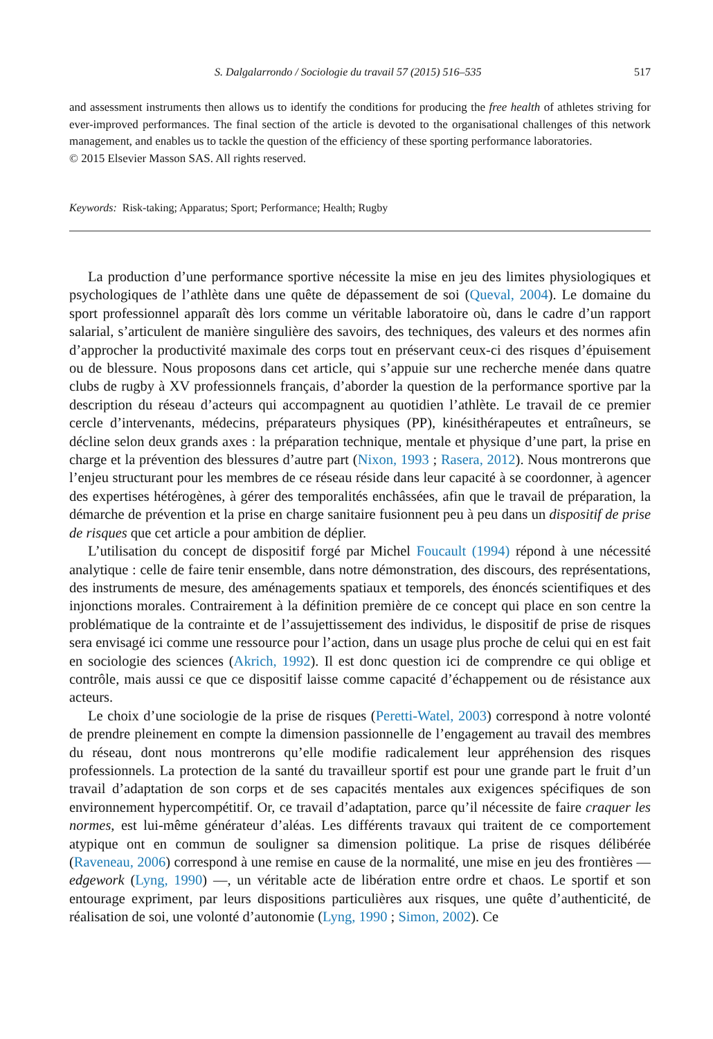S. Dalgalarrondo / Sociologie du travail 57 (2015) 516–535 517
and assessment instruments then allows us to identify the conditions for producing the free health of athletes striving for ever-improved performances. The final section of the article is devoted to the organisational challenges of this network management, and enables us to tackle the question of the efficiency of these sporting performance laboratories.
© 2015 Elsevier Masson SAS. All rights reserved.
Keywords: Risk-taking; Apparatus; Sport; Performance; Health; Rugby
La production d’une performance sportive nécessite la mise en jeu des limites physiologiques et psychologiques de l’athlète dans une quête de dépassement de soi (Queval, 2004). Le domaine du sport professionnel apparaît dès lors comme un véritable laboratoire où, dans le cadre d’un rapport salarial, s’articulent de manière singulière des savoirs, des techniques, des valeurs et des normes afin d’approcher la productivité maximale des corps tout en préservant ceux-ci des risques d’épuisement ou de blessure. Nous proposons dans cet article, qui s’appuie sur une recherche menée dans quatre clubs de rugby à XV professionnels français, d’aborder la question de la performance sportive par la description du réseau d’acteurs qui accompagnent au quotidien l’athlète. Le travail de ce premier cercle d’intervenants, médecins, préparateurs physiques (PP), kinésithérapeutes et entraîneurs, se décline selon deux grands axes : la préparation technique, mentale et physique d’une part, la prise en charge et la prévention des blessures d’autre part (Nixon, 1993 ; Rasera, 2012). Nous montrerons que l’enjeu structurant pour les membres de ce réseau réside dans leur capacité à se coordonner, à agencer des expertises hétérogènes, à gérer des temporalités enchâssées, afin que le travail de préparation, la démarche de prévention et la prise en charge sanitaire fusionnent peu à peu dans un dispositif de prise de risques que cet article a pour ambition de déplier.
L’utilisation du concept de dispositif forgé par Michel Foucault (1994) répond à une nécessité analytique : celle de faire tenir ensemble, dans notre démonstration, des discours, des représentations, des instruments de mesure, des aménagements spatiaux et temporels, des énoncés scientifiques et des injonctions morales. Contrairement à la définition première de ce concept qui place en son centre la problématique de la contrainte et de l’assujettissement des individus, le dispositif de prise de risques sera envisagé ici comme une ressource pour l’action, dans un usage plus proche de celui qui en est fait en sociologie des sciences (Akrich, 1992). Il est donc question ici de comprendre ce qui oblige et contrôle, mais aussi ce que ce dispositif laisse comme capacité d’échappement ou de résistance aux acteurs.
Le choix d’une sociologie de la prise de risques (Peretti-Watel, 2003) correspond à notre volonté de prendre pleinement en compte la dimension passionnelle de l’engagement au travail des membres du réseau, dont nous montrerons qu’elle modifie radicalement leur appréhension des risques professionnels. La protection de la santé du travailleur sportif est pour une grande part le fruit d’un travail d’adaptation de son corps et de ses capacités mentales aux exigences spécifiques de son environnement hypercompétitif. Or, ce travail d’adaptation, parce qu’il nécessite de faire craquer les normes, est lui-même générateur d’aléas. Les différents travaux qui traitent de ce comportement atypique ont en commun de souligner sa dimension politique. La prise de risques délibérée (Raveneau, 2006) correspond à une remise en cause de la normalité, une mise en jeu des frontières — edgework (Lyng, 1990) —, un véritable acte de libération entre ordre et chaos. Le sportif et son entourage expriment, par leurs dispositions particulières aux risques, une quête d’authenticité, de réalisation de soi, une volonté d’autonomie (Lyng, 1990 ; Simon, 2002). Ce